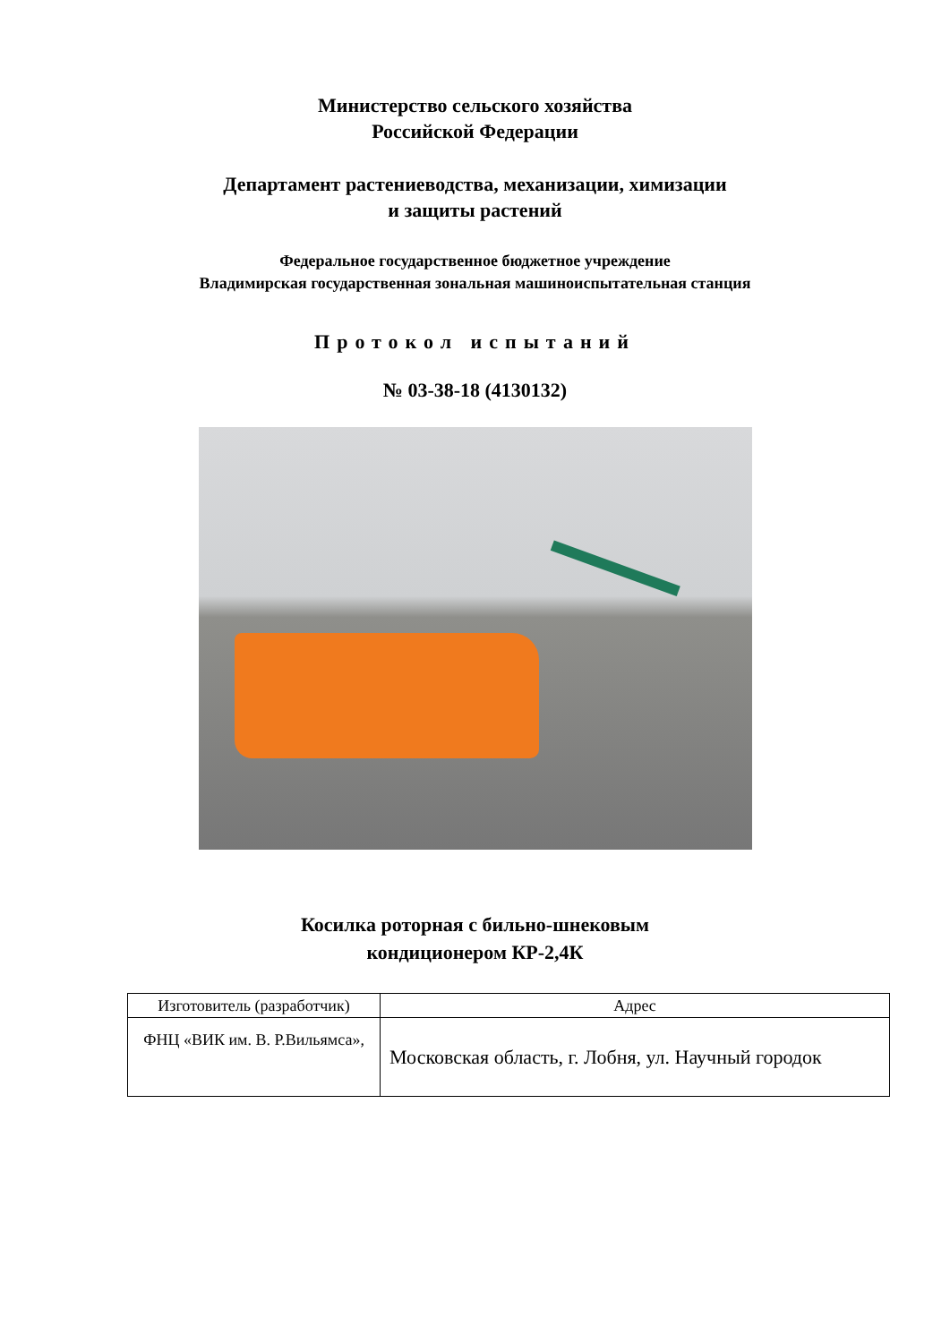Министерство сельского хозяйства
Российской Федерации
Департамент растениеводства, механизации, химизации
и защиты растений
Федеральное государственное бюджетное учреждение
Владимирская государственная зональная машиноиспытательная станция
Протокол испытаний
№ 03-38-18 (4130132)
Косилка роторная с бильно-шнековым
кондиционером КР-2,4К
| Изготовитель (разработчик) | Адрес |
| --- | --- |
| ФНЦ «ВИК им. В. Р.Вильямса», | Московская область, г. Лобня, ул. Научный городок |